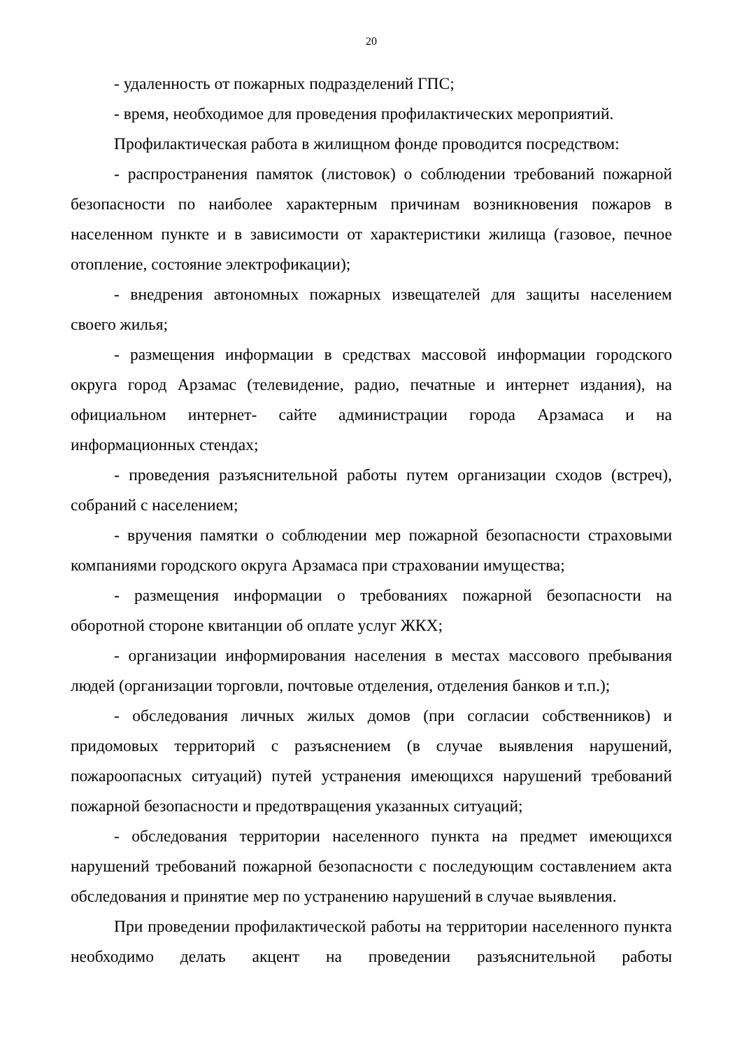20
- удаленность от пожарных подразделений ГПС;
- время, необходимое для проведения профилактических мероприятий.
Профилактическая работа в жилищном фонде проводится посредством:
- распространения памяток (листовок) о соблюдении требований пожарной безопасности по наиболее характерным причинам возникновения пожаров в населенном пункте и в зависимости от характеристики жилища (газовое, печное отопление, состояние электрофикации);
- внедрения автономных пожарных извещателей для защиты населением своего жилья;
- размещения информации в средствах массовой информации городского округа город Арзамас (телевидение, радио, печатные и интернет издания), на официальном интернет- сайте администрации города Арзамаса и на информационных стендах;
- проведения разъяснительной работы путем организации сходов (встреч), собраний с населением;
- вручения памятки о соблюдении мер пожарной безопасности страховыми компаниями городского округа Арзамаса при страховании имущества;
- размещения информации о требованиях пожарной безопасности на оборотной стороне квитанции об оплате услуг ЖКХ;
- организации информирования населения в местах массового пребывания людей (организации торговли, почтовые отделения, отделения банков и т.п.);
- обследования личных жилых домов (при согласии собственников) и придомовых территорий с разъяснением (в случае выявления нарушений, пожароопасных ситуаций) путей устранения имеющихся нарушений требований пожарной безопасности и предотвращения указанных ситуаций;
- обследования территории населенного пункта на предмет имеющихся нарушений требований пожарной безопасности с последующим составлением акта обследования и принятие мер по устранению нарушений в случае выявления.
При проведении профилактической работы на территории населенного пункта необходимо делать акцент на проведении разъяснительной работы